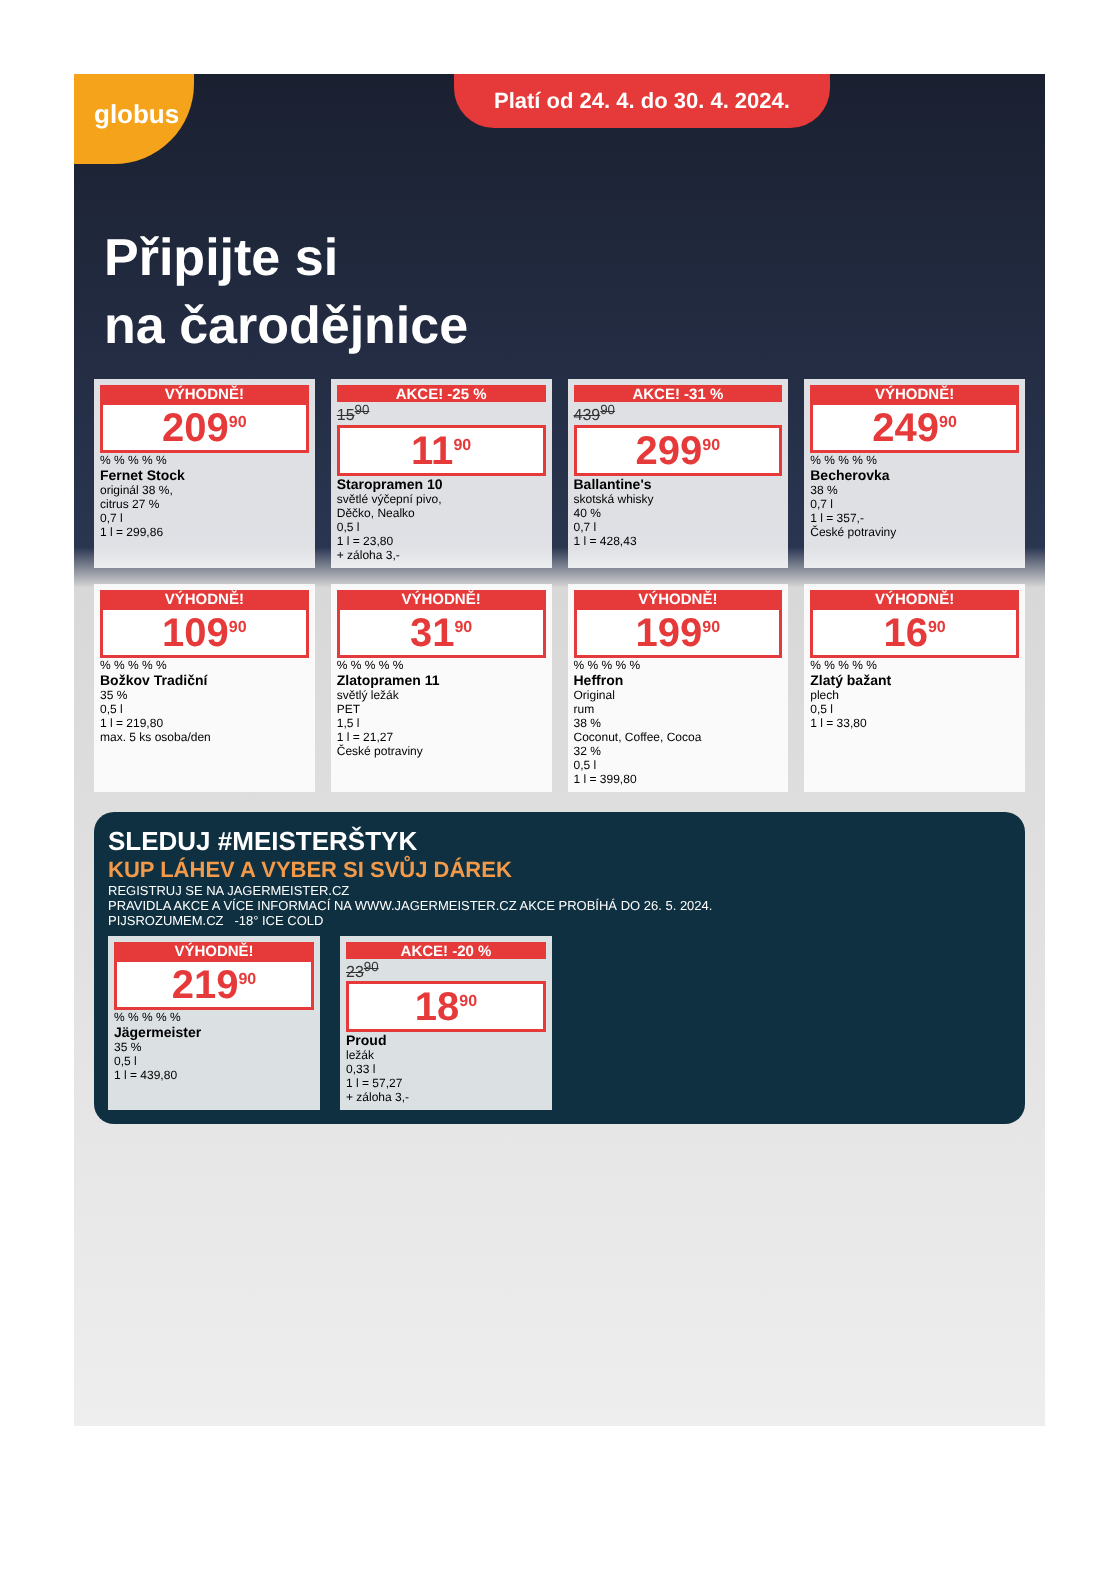globus
Platí od 24. 4. do 30. 4. 2024.
Připijte si
na čarodějnice
VÝHODNĚ!
209<sup>90</sup>
% % % % %
Fernet Stock
originál 38 %,
citrus 27 %
0,7 l
1 l = 299,86
AKCE! -25 %
15<sup>90</sup>
11<sup>90</sup>
Staropramen 10
světlé výčepní pivo,
Děčko, Nealko
0,5 l
1 l = 23,80
+ záloha 3,-
AKCE! -31 %
439<sup>90</sup>
299<sup>90</sup>
Ballantine's
skotská whisky
40 %
0,7 l
1 l = 428,43
VÝHODNĚ!
249<sup>90</sup>
% % % % %
Becherovka
38 %
0,7 l
1 l = 357,-
České potraviny
VÝHODNĚ!
109<sup>90</sup>
% % % % %
Božkov Tradiční
35 %
0,5 l
1 l = 219,80
max. 5 ks osoba/den
VÝHODNĚ!
31<sup>90</sup>
% % % % %
Zlatopramen 11
světlý ležák
PET
1,5 l
1 l = 21,27
České potraviny
VÝHODNĚ!
199<sup>90</sup>
% % % % %
Heffron
Original
rum
38 %
Coconut, Coffee, Cocoa
32 %
0,5 l
1 l = 399,80
VÝHODNĚ!
16<sup>90</sup>
% % % % %
Zlatý bažant
plech
0,5 l
1 l = 33,80
SLEDUJ #MEISTERŠTYK
KUP LÁHEV A VYBER SI SVŮJ DÁREK
REGISTRUJ SE NA JAGERMEISTER.CZ
PRAVIDLA AKCE A VÍCE INFORMACÍ NA WWW.JAGERMEISTER.CZ AKCE PROBÍHÁ DO 26. 5. 2024.
PIJSROZUMEM.CZ -18° ICE COLD
VÝHODNĚ!
219<sup>90</sup>
% % % % %
Jägermeister
35 %
0,5 l
1 l = 439,80
AKCE! -20 %
23<sup>90</sup>
18<sup>90</sup>
Proud
ležák
0,33 l
1 l = 57,27
+ záloha 3,-